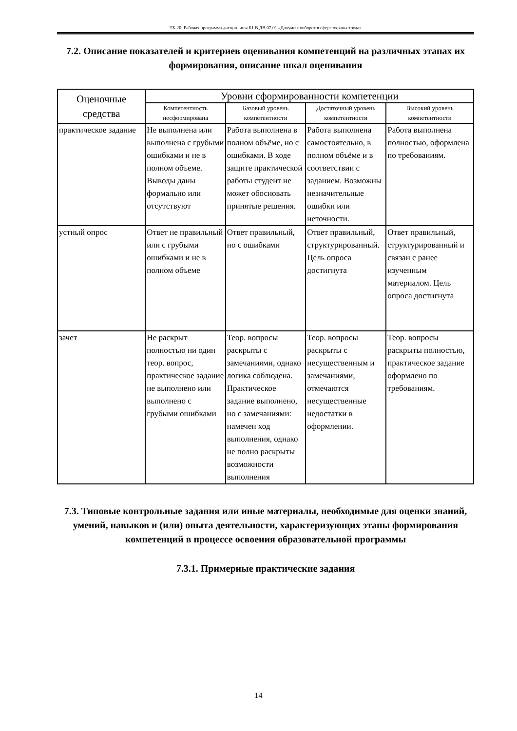ТБ-20: Рабочая программа дисциплины Б1.В.ДВ.07.01 «Документооборот в сфере охраны труда»
7.2. Описание показателей и критериев оценивания компетенций на различных этапах их формирования, описание шкал оценивания
| Оценочные средства | Уровни сформированности компетенции | | | |
| --- | --- | --- | --- | --- |
| | Компетентность несформирована | Базовый уровень компетентности | Достаточный уровень компетентности | Высокий уровень компетентности |
| практическое задание | Не выполнена или выполнена с грубыми ошибками и не в полном объеме. Выводы даны формально или отсутствуют | Работа выполнена в полном объёме, но с ошибками. В ходе защите практической работы студент не может обосновать принятые решения. | Работа выполнена самостоятельно, в полном объёме и в соответствии с заданием. Возможны незначительные ошибки или неточности. | Работа выполнена полностью, оформлена по требованиям. |
| устный опрос | Ответ не правильный или с грубыми ошибками и не в полном объеме | Ответ правильный, но с ошибками | Ответ правильный, структурированный. Цель опроса достигнута | Ответ правильный, структурированный и связан с ранее изученным материалом. Цель опроса достигнута |
| зачет | Не раскрыт полностью ни один теор. вопрос, практическое задание не выполнено или выполнено с грубыми ошибками | Теор. вопросы раскрыты с замечаниями, однако логика соблюдена. Практическое задание выполнено, но с замечаниями: намечен ход выполнения, однако не полно раскрыты возможности выполнения | Теор. вопросы раскрыты с несущественным и замечаниями, отмечаются несущественные недостатки в оформлении. | Теор. вопросы раскрыты полностью, практическое задание оформлено по требованиям. |
7.3. Типовые контрольные задания или иные материалы, необходимые для оценки знаний, умений, навыков и (или) опыта деятельности, характеризующих этапы формирования компетенций в процессе освоения образовательной программы
7.3.1. Примерные практические задания
14